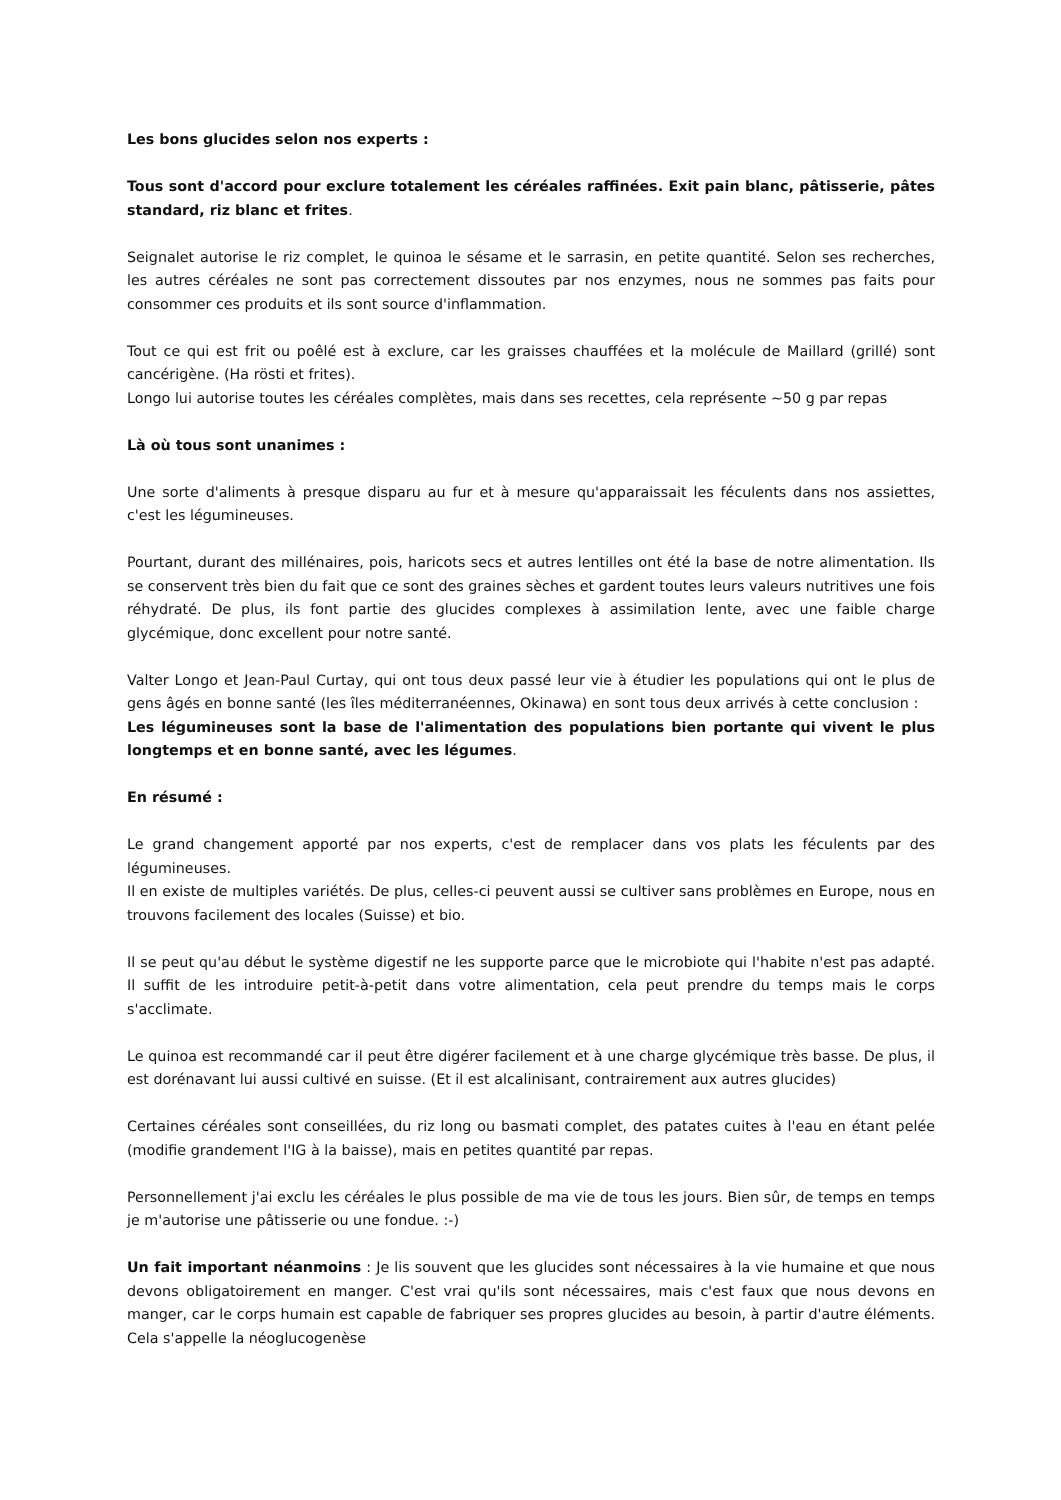Les bons glucides selon nos experts :
Tous sont d'accord pour exclure totalement les céréales raffinées. Exit pain blanc, pâtisserie, pâtes standard, riz blanc et frites.
Seignalet autorise le riz complet, le quinoa le sésame et le sarrasin, en petite quantité. Selon ses recherches, les autres céréales ne sont pas correctement dissoutes par nos enzymes, nous ne sommes pas faits pour consommer ces produits et ils sont source d'inflammation.
Tout ce qui est frit ou poêlé est à exclure, car les graisses chauffées et la molécule de Maillard (grillé) sont cancérigène. (Ha rösti et frites).
Longo lui autorise toutes les céréales complètes, mais dans ses recettes, cela représente ~50 g par repas
Là où tous sont unanimes :
Une sorte d'aliments à presque disparu au fur et à mesure qu'apparaissait les féculents dans nos assiettes, c'est les légumineuses.
Pourtant, durant des millénaires, pois, haricots secs et autres lentilles ont été la base de notre alimentation. Ils se conservent très bien du fait que ce sont des graines sèches et gardent toutes leurs valeurs nutritives une fois réhydraté. De plus, ils font partie des glucides complexes à assimilation lente, avec une faible charge glycémique, donc excellent pour notre santé.
Valter Longo et Jean-Paul Curtay, qui ont tous deux passé leur vie à étudier les populations qui ont le plus de gens âgés en bonne santé (les îles méditerranéennes, Okinawa) en sont tous deux arrivés à cette conclusion :
Les légumineuses sont la base de l'alimentation des populations bien portante qui vivent le plus longtemps et en bonne santé, avec les légumes.
En résumé :
Le grand changement apporté par nos experts, c'est de remplacer dans vos plats les féculents par des légumineuses.
Il en existe de multiples variétés. De plus, celles-ci peuvent aussi se cultiver sans problèmes en Europe, nous en trouvons facilement des locales (Suisse) et bio.
Il se peut qu'au début le système digestif ne les supporte parce que le microbiote qui l'habite n'est pas adapté. Il suffit de les introduire petit-à-petit dans votre alimentation, cela peut prendre du temps mais le corps s'acclimate.
Le quinoa est recommandé car il peut être digérer facilement et à une charge glycémique très basse. De plus, il est dorénavant lui aussi cultivé en suisse. (Et il est alcalinisant, contrairement aux autres glucides)
Certaines céréales sont conseillées, du riz long ou basmati complet, des patates cuites à l'eau en étant pelée (modifie grandement l'IG à la baisse), mais en petites quantité par repas.
Personnellement j'ai exclu les céréales le plus possible de ma vie de tous les jours. Bien sûr, de temps en temps je m'autorise une pâtisserie ou une fondue. :-)
Un fait important néanmoins : Je lis souvent que les glucides sont nécessaires à la vie humaine et que nous devons obligatoirement en manger. C'est vrai qu'ils sont nécessaires, mais c'est faux que nous devons en manger, car le corps humain est capable de fabriquer ses propres glucides au besoin, à partir d'autre éléments. Cela s'appelle la néoglucogenèse